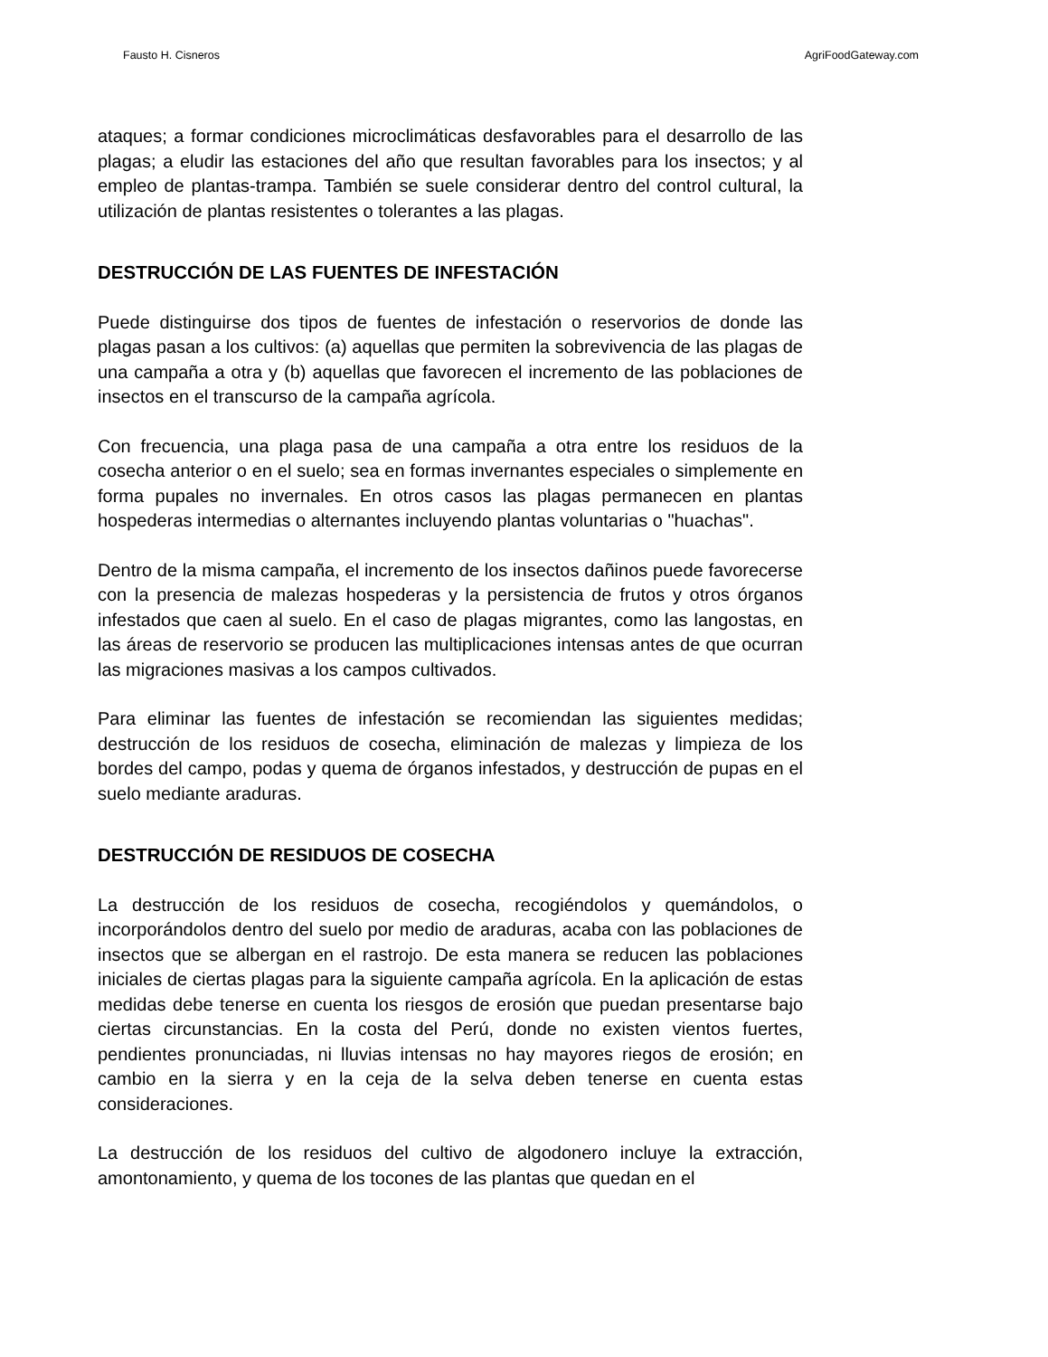Fausto H. Cisneros AgriFoodGateway.com
ataques; a formar condiciones microclimáticas desfavorables para el desarrollo de las plagas; a eludir las estaciones del año que resultan favorables para los insectos; y al empleo de plantas-trampa. También se suele considerar dentro del control cultural, la utilización de plantas resistentes o tolerantes a las plagas.
DESTRUCCIÓN DE LAS FUENTES DE INFESTACIÓN
Puede distinguirse dos tipos de fuentes de infestación o reservorios de donde las plagas pasan a los cultivos: (a) aquellas que permiten la sobrevivencia de las plagas de una campaña a otra y (b) aquellas que favorecen el incremento de las poblaciones de insectos en el transcurso de la campaña agrícola.
Con frecuencia, una plaga pasa de una campaña a otra entre los residuos de la cosecha anterior o en el suelo; sea en formas invernantes especiales o simplemente en forma pupales no invernales. En otros casos las plagas permanecen en plantas hospederas intermedias o alternantes incluyendo plantas voluntarias o "huachas".
Dentro de la misma campaña, el incremento de los insectos dañinos puede favorecerse con la presencia de malezas hospederas y la persistencia de frutos y otros órganos infestados que caen al suelo. En el caso de plagas migrantes, como las langostas, en las áreas de reservorio se producen las multiplicaciones intensas antes de que ocurran las migraciones masivas a los campos cultivados.
Para eliminar las fuentes de infestación se recomiendan las siguientes medidas; destrucción de los residuos de cosecha, eliminación de malezas y limpieza de los bordes del campo, podas y quema de órganos infestados, y destrucción de pupas en el suelo mediante araduras.
DESTRUCCIÓN DE RESIDUOS DE COSECHA
La destrucción de los residuos de cosecha, recogiéndolos y quemándolos, o incorporándolos dentro del suelo por medio de araduras, acaba con las poblaciones de insectos que se albergan en el rastrojo. De esta manera se reducen las poblaciones iniciales de ciertas plagas para la siguiente campaña agrícola. En la aplicación de estas medidas debe tenerse en cuenta los riesgos de erosión que puedan presentarse bajo ciertas circunstancias. En la costa del Perú, donde no existen vientos fuertes, pendientes pronunciadas, ni lluvias intensas no hay mayores riegos de erosión; en cambio en la sierra y en la ceja de la selva deben tenerse en cuenta estas consideraciones.
La destrucción de los residuos del cultivo de algodonero incluye la extracción, amontonamiento, y quema de los tocones de las plantas que quedan en el